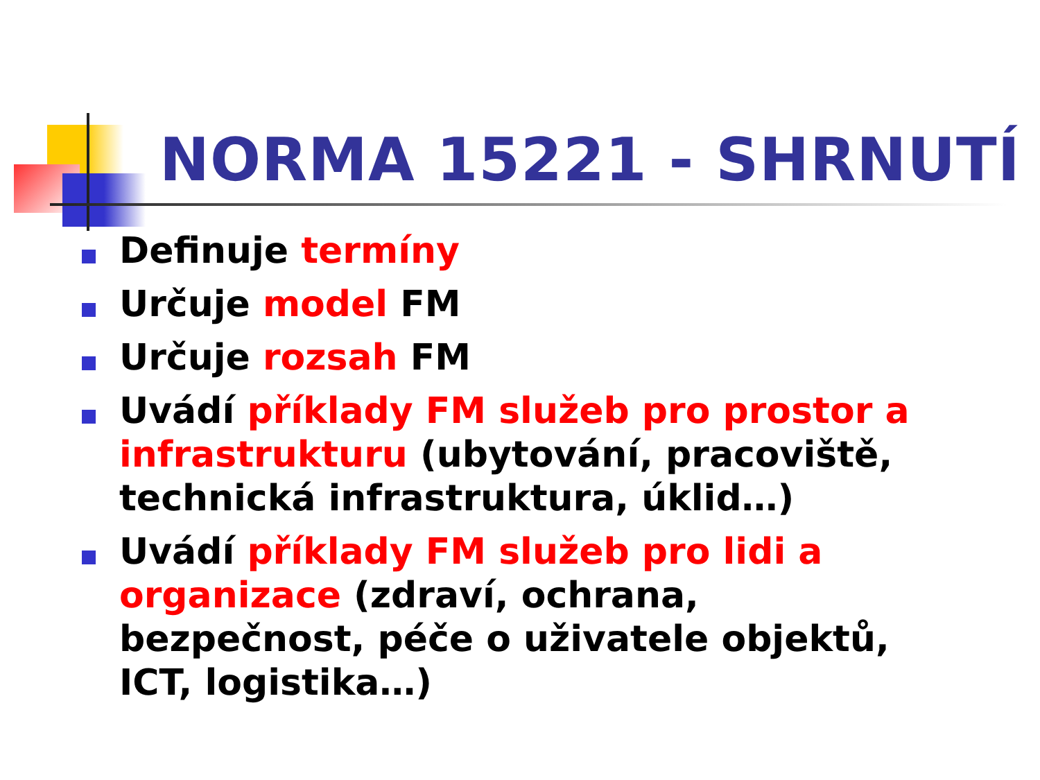NORMA 15221 - SHRNUTÍ
Definuje termíny
Určuje model FM
Určuje rozsah FM
Uvádí příklady FM služeb pro prostor a infrastrukturu (ubytování, pracoviště, technická infrastruktura, úklid…)
Uvádí příklady FM služeb pro lidi a organizace (zdraví, ochrana, bezpečnost, péče o uživatele objektů, ICT, logistika…)